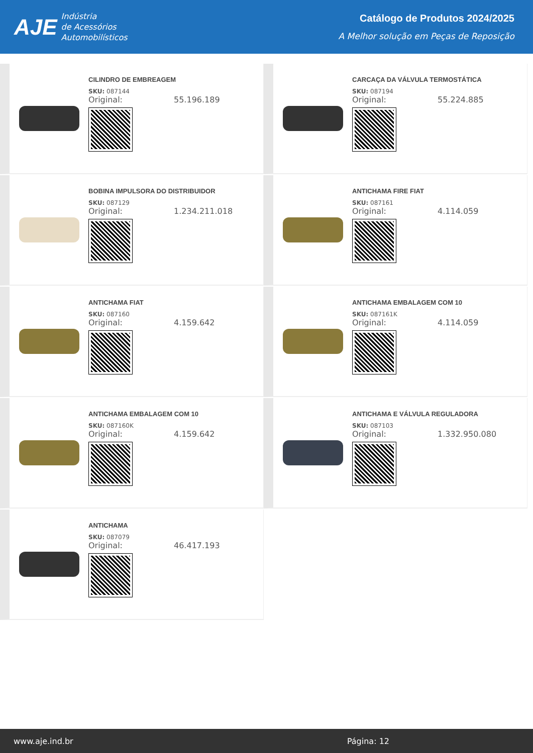AJE
Indústria
de Acessórios
Automobilísticos
Catálogo de Produtos 2024/2025
A Melhor solução em Peças de Reposição
CILINDRO DE EMBREAGEM
SKU: 087144
Original: 55.196.189
CARCAÇA DA VÁLVULA TERMOSTÁTICA
SKU: 087194
Original: 55.224.885
BOBINA IMPULSORA DO DISTRIBUIDOR
SKU: 087129
Original: 1.234.211.018
ANTICHAMA FIRE FIAT
SKU: 087161
Original: 4.114.059
ANTICHAMA FIAT
SKU: 087160
Original: 4.159.642
ANTICHAMA EMBALAGEM COM 10
SKU: 087161K
Original: 4.114.059
ANTICHAMA EMBALAGEM COM 10
SKU: 087160K
Original: 4.159.642
ANTICHAMA E VÁLVULA REGULADORA
SKU: 087103
Original: 1.332.950.080
ANTICHAMA
SKU: 087079
Original: 46.417.193
www.aje.ind.br Página: 12